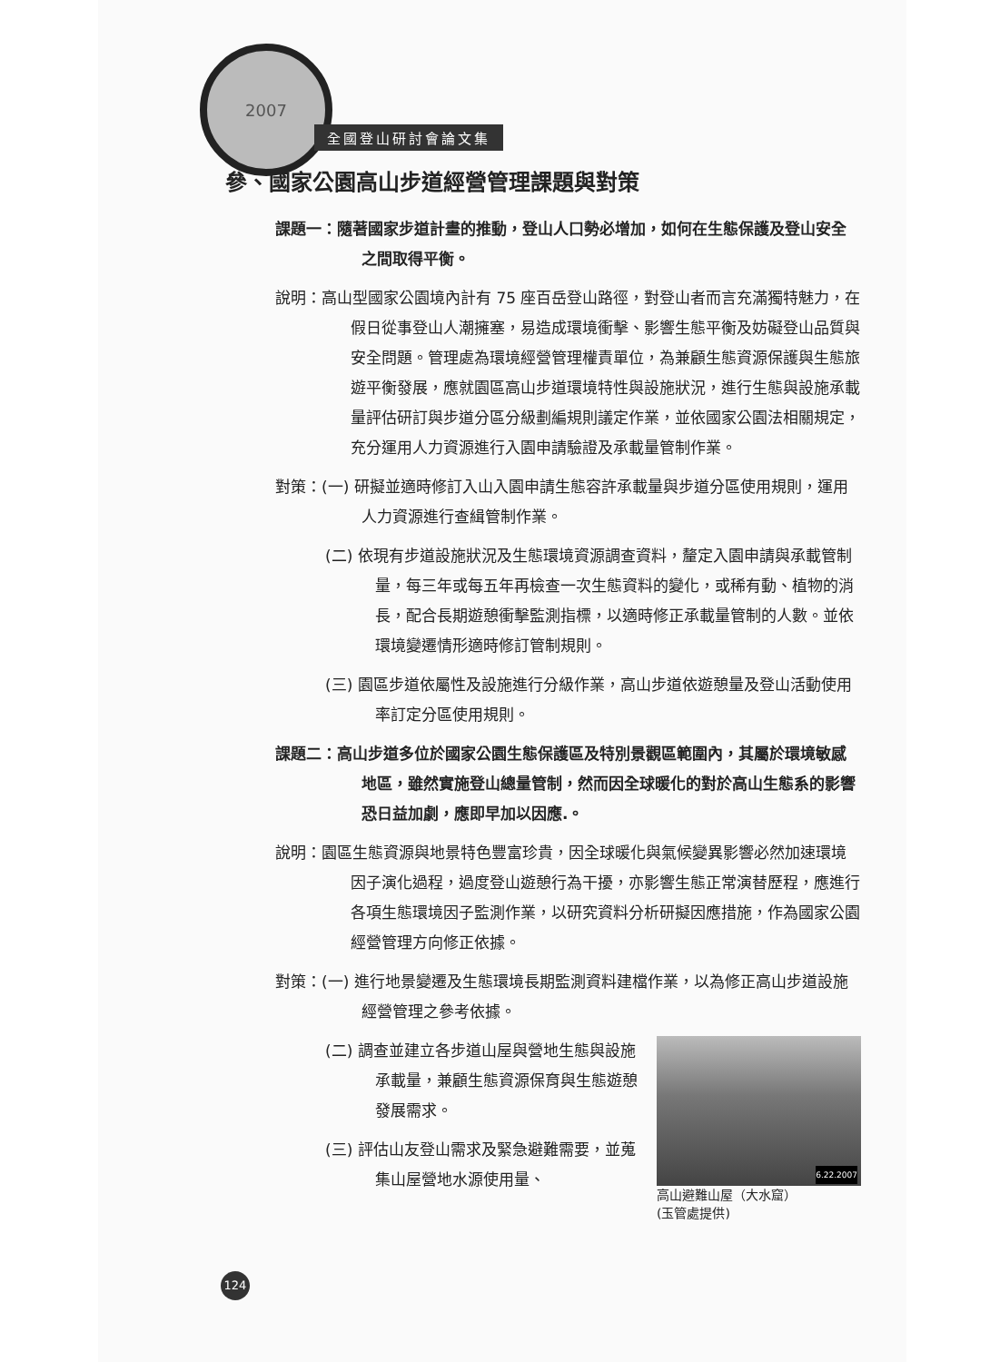2007
全國登山研討會論文集
參、國家公園高山步道經營管理課題與對策
課題一：隨著國家步道計畫的推動，登山人口勢必增加，如何在生態保護及登山安全之間取得平衡。
說明：高山型國家公園境內計有 75 座百岳登山路徑，對登山者而言充滿獨特魅力，在假日從事登山人潮擁塞，易造成環境衝擊、影響生態平衡及妨礙登山品質與安全問題。管理處為環境經營管理權責單位，為兼顧生態資源保護與生態旅遊平衡發展，應就園區高山步道環境特性與設施狀況，進行生態與設施承載量評估研訂與步道分區分級劃編規則議定作業，並依國家公園法相關規定，充分運用人力資源進行入園申請驗證及承載量管制作業。
對策：(一) 研擬並適時修訂入山入園申請生態容許承載量與步道分區使用規則，運用人力資源進行查緝管制作業。
(二) 依現有步道設施狀況及生態環境資源調查資料，釐定入園申請與承載管制量，每三年或每五年再檢查一次生態資料的變化，或稀有動、植物的消長，配合長期遊憩衝擊監測指標，以適時修正承載量管制的人數。並依環境變遷情形適時修訂管制規則。
(三) 園區步道依屬性及設施進行分級作業，高山步道依遊憩量及登山活動使用率訂定分區使用規則。
課題二：高山步道多位於國家公園生態保護區及特別景觀區範圍內，其屬於環境敏感地區，雖然實施登山總量管制，然而因全球暖化的對於高山生態系的影響恐日益加劇，應即早加以因應.。
說明：園區生態資源與地景特色豐富珍貴，因全球暖化與氣候變異影響必然加速環境因子演化過程，過度登山遊憩行為干擾，亦影響生態正常演替歷程，應進行各項生態環境因子監測作業，以研究資料分析研擬因應措施，作為國家公園經營管理方向修正依據。
對策：(一) 進行地景變遷及生態環境長期監測資料建檔作業，以為修正高山步道設施經營管理之參考依據。
6.22.2007
高山避難山屋（大水窟）
(玉管處提供)
(二) 調查並建立各步道山屋與營地生態與設施承載量，兼顧生態資源保育與生態遊憩發展需求。
(三) 評估山友登山需求及緊急避難需要，並蒐集山屋營地水源使用量、
124